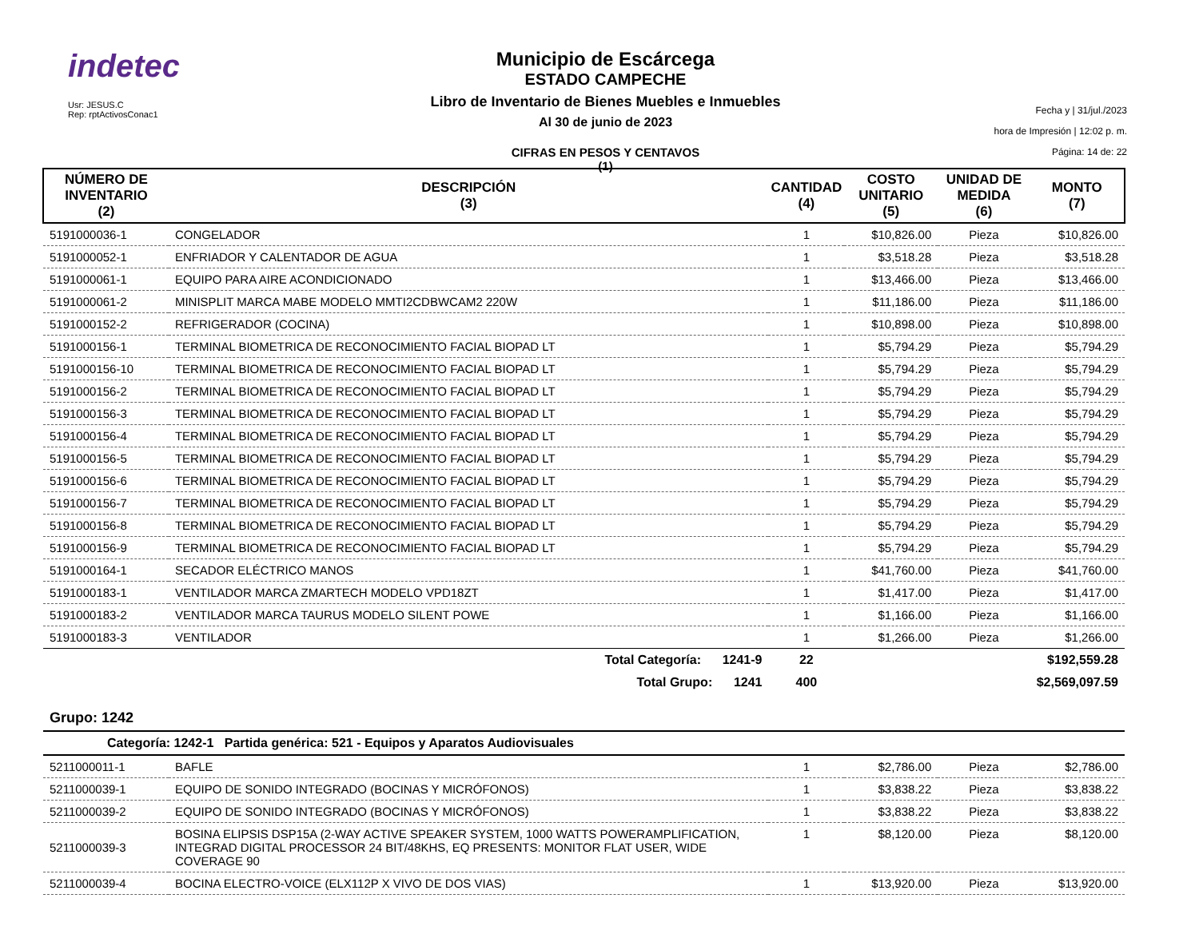indetec
Usr: JESUS.C
Rep: rptActivosConac1
Municipio de Escárcega
ESTADO CAMPECHE
Libro de Inventario de Bienes Muebles e Inmuebles
Al 30 de junio de 2023
CIFRAS EN PESOS Y CENTAVOS
(1)
Fecha y | 31/jul./2023
hora de Impresión | 12:02 p. m.
Página: 14 de: 22
| NÚMERO DE INVENTARIO (2) | DESCRIPCIÓN (3) | CANTIDAD (4) | COSTO UNITARIO (5) | UNIDAD DE MEDIDA (6) | MONTO (7) |
| --- | --- | --- | --- | --- | --- |
| 5191000036-1 | CONGELADOR | 1 | $10,826.00 | Pieza | $10,826.00 |
| 5191000052-1 | ENFRIADOR Y CALENTADOR DE AGUA | 1 | $3,518.28 | Pieza | $3,518.28 |
| 5191000061-1 | EQUIPO PARA AIRE ACONDICIONADO | 1 | $13,466.00 | Pieza | $13,466.00 |
| 5191000061-2 | MINISPLIT MARCA MABE MODELO MMTI2CDBWCAM2 220W | 1 | $11,186.00 | Pieza | $11,186.00 |
| 5191000152-2 | REFRIGERADOR (COCINA) | 1 | $10,898.00 | Pieza | $10,898.00 |
| 5191000156-1 | TERMINAL BIOMETRICA DE RECONOCIMIENTO FACIAL BIOPAD LT | 1 | $5,794.29 | Pieza | $5,794.29 |
| 5191000156-10 | TERMINAL BIOMETRICA DE RECONOCIMIENTO FACIAL BIOPAD LT | 1 | $5,794.29 | Pieza | $5,794.29 |
| 5191000156-2 | TERMINAL BIOMETRICA DE RECONOCIMIENTO FACIAL BIOPAD LT | 1 | $5,794.29 | Pieza | $5,794.29 |
| 5191000156-3 | TERMINAL BIOMETRICA DE RECONOCIMIENTO FACIAL BIOPAD LT | 1 | $5,794.29 | Pieza | $5,794.29 |
| 5191000156-4 | TERMINAL BIOMETRICA DE RECONOCIMIENTO FACIAL BIOPAD LT | 1 | $5,794.29 | Pieza | $5,794.29 |
| 5191000156-5 | TERMINAL BIOMETRICA DE RECONOCIMIENTO FACIAL BIOPAD LT | 1 | $5,794.29 | Pieza | $5,794.29 |
| 5191000156-6 | TERMINAL BIOMETRICA DE RECONOCIMIENTO FACIAL BIOPAD LT | 1 | $5,794.29 | Pieza | $5,794.29 |
| 5191000156-7 | TERMINAL BIOMETRICA DE RECONOCIMIENTO FACIAL BIOPAD LT | 1 | $5,794.29 | Pieza | $5,794.29 |
| 5191000156-8 | TERMINAL BIOMETRICA DE RECONOCIMIENTO FACIAL BIOPAD LT | 1 | $5,794.29 | Pieza | $5,794.29 |
| 5191000156-9 | TERMINAL BIOMETRICA DE RECONOCIMIENTO FACIAL BIOPAD LT | 1 | $5,794.29 | Pieza | $5,794.29 |
| 5191000164-1 | SECADOR ELÉCTRICO MANOS | 1 | $41,760.00 | Pieza | $41,760.00 |
| 5191000183-1 | VENTILADOR MARCA ZMARTECH MODELO VPD18ZT | 1 | $1,417.00 | Pieza | $1,417.00 |
| 5191000183-2 | VENTILADOR MARCA TAURUS MODELO SILENT POWE | 1 | $1,166.00 | Pieza | $1,166.00 |
| 5191000183-3 | VENTILADOR | 1 | $1,266.00 | Pieza | $1,266.00 |
| | Total Categoría: 1241-9 | 22 | | | $192,559.28 |
| | Total Grupo: 1241 | 400 | | | $2,569,097.59 |
| Grupo: 1242 | | | | | |
| Categoría: 1242-1 Partida genérica: 521 - Equipos y Aparatos Audiovisuales | | | | | |
| 5211000011-1 | BAFLE | 1 | $2,786.00 | Pieza | $2,786.00 |
| 5211000039-1 | EQUIPO DE SONIDO INTEGRADO (BOCINAS Y MICRÓFONOS) | 1 | $3,838.22 | Pieza | $3,838.22 |
| 5211000039-2 | EQUIPO DE SONIDO INTEGRADO (BOCINAS Y MICRÓFONOS) | 1 | $3,838.22 | Pieza | $3,838.22 |
| 5211000039-3 | BOSINA ELIPSIS DSP15A (2-WAY ACTIVE SPEAKER SYSTEM, 1000 WATTS POWERAMPLIFICATION, INTEGRAD DIGITAL PROCESSOR 24 BIT/48KHS, EQ PRESENTS: MONITOR FLAT USER, WIDE COVERAGE 90 | 1 | $8,120.00 | Pieza | $8,120.00 |
| 5211000039-4 | BOCINA ELECTRO-VOICE (ELX112P X VIVO DE DOS VIAS) | 1 | $13,920.00 | Pieza | $13,920.00 |